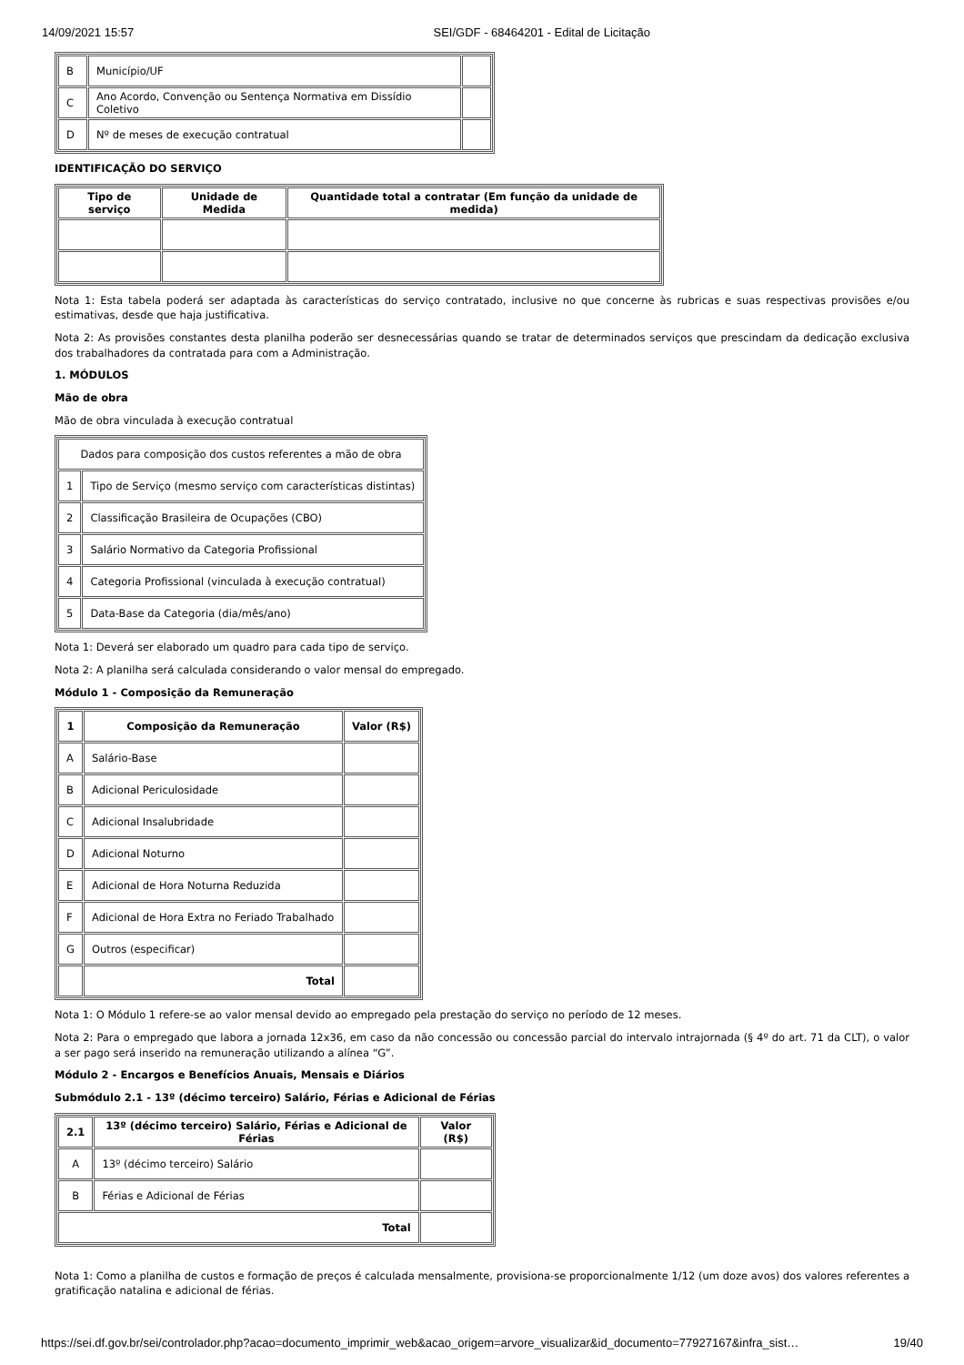14/09/2021 15:57 SEI/GDF - 68464201 - Edital de Licitação
| B | Município/UF | |
| C | Ano Acordo, Convenção ou Sentença Normativa em Dissídio Coletivo | |
| D | Nº de meses de execução contratual | |
IDENTIFICAÇÃO DO SERVIÇO
| Tipo de serviço | Unidade de Medida | Quantidade total a contratar (Em função da unidade de medida) |
| --- | --- | --- |
Nota 1: Esta tabela poderá ser adaptada às características do serviço contratado, inclusive no que concerne às rubricas e suas respectivas provisões e/ou estimativas, desde que haja justificativa.
Nota 2: As provisões constantes desta planilha poderão ser desnecessárias quando se tratar de determinados serviços que prescindam da dedicação exclusiva dos trabalhadores da contratada para com a Administração.
1. MÓDULOS
Mão de obra
Mão de obra vinculada à execução contratual
| Dados para composição dos custos referentes a mão de obra | |
| 1 | Tipo de Serviço (mesmo serviço com características distintas) |
| 2 | Classificação Brasileira de Ocupações (CBO) |
| 3 | Salário Normativo da Categoria Profissional |
| 4 | Categoria Profissional (vinculada à execução contratual) |
| 5 | Data-Base da Categoria (dia/mês/ano) |
Nota 1: Deverá ser elaborado um quadro para cada tipo de serviço.
Nota 2: A planilha será calculada considerando o valor mensal do empregado.
Módulo 1 - Composição da Remuneração
| 1 | Composição da Remuneração | Valor (R$) |
| --- | --- | --- |
| A | Salário-Base | |
| B | Adicional Periculosidade | |
| C | Adicional Insalubridade | |
| D | Adicional Noturno | |
| E | Adicional de Hora Noturna Reduzida | |
| F | Adicional de Hora Extra no Feriado Trabalhado | |
| G | Outros (especificar) | |
| | Total | |
Nota 1: O Módulo 1 refere-se ao valor mensal devido ao empregado pela prestação do serviço no período de 12 meses.
Nota 2: Para o empregado que labora a jornada 12x36, em caso da não concessão ou concessão parcial do intervalo intrajornada (§ 4º do art. 71 da CLT), o valor a ser pago será inserido na remuneração utilizando a alínea “G”.
Módulo 2 - Encargos e Benefícios Anuais, Mensais e Diários
Submódulo 2.1 - 13º (décimo terceiro) Salário, Férias e Adicional de Férias
| 2.1 | 13º (décimo terceiro) Salário, Férias e Adicional de Férias | Valor (R$) |
| --- | --- | --- |
| A | 13º (décimo terceiro) Salário | |
| B | Férias e Adicional de Férias | |
| Total | | |
Nota 1: Como a planilha de custos e formação de preços é calculada mensalmente, provisiona-se proporcionalmente 1/12 (um doze avos) dos valores referentes a gratificação natalina e adicional de férias.
https://sei.df.gov.br/sei/controlador.php?acao=documento_imprimir_web&acao_origem=arvore_visualizar&id_documento=77927167&infra_sist… 19/40